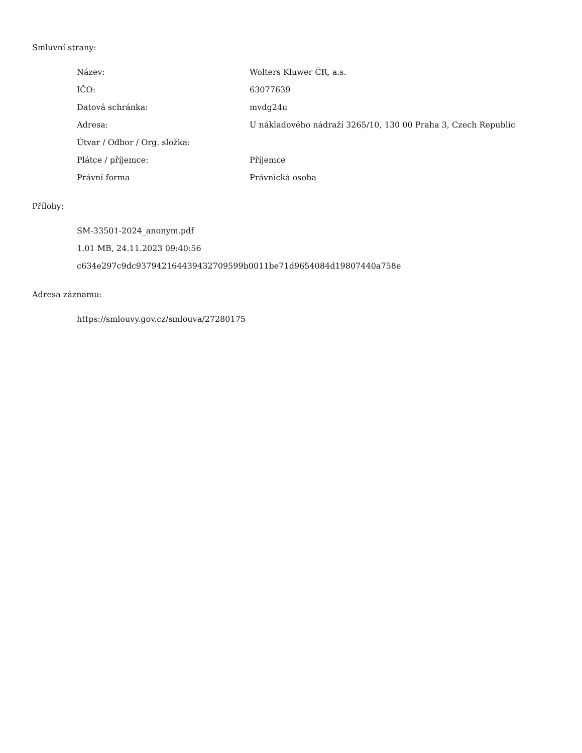Smluvní strany:
| Název: | Wolters Kluwer ČR, a.s. |
| IČO: | 63077639 |
| Datová schránka: | mvdg24u |
| Adresa: | U nákladového nádraží 3265/10, 130 00 Praha 3, Czech Republic |
| Útvar / Odbor / Org. složka: | |
| Plátce / příjemce: | Příjemce |
| Právní forma | Právnická osoba |
Přílohy:
SM-33501-2024_anonym.pdf
1.01 MB, 24.11.2023 09:40:56
c634e297c9dc937942164439432709599b0011be71d9654084d19807440a758e
Adresa záznamu:
https://smlouvy.gov.cz/smlouva/27280175